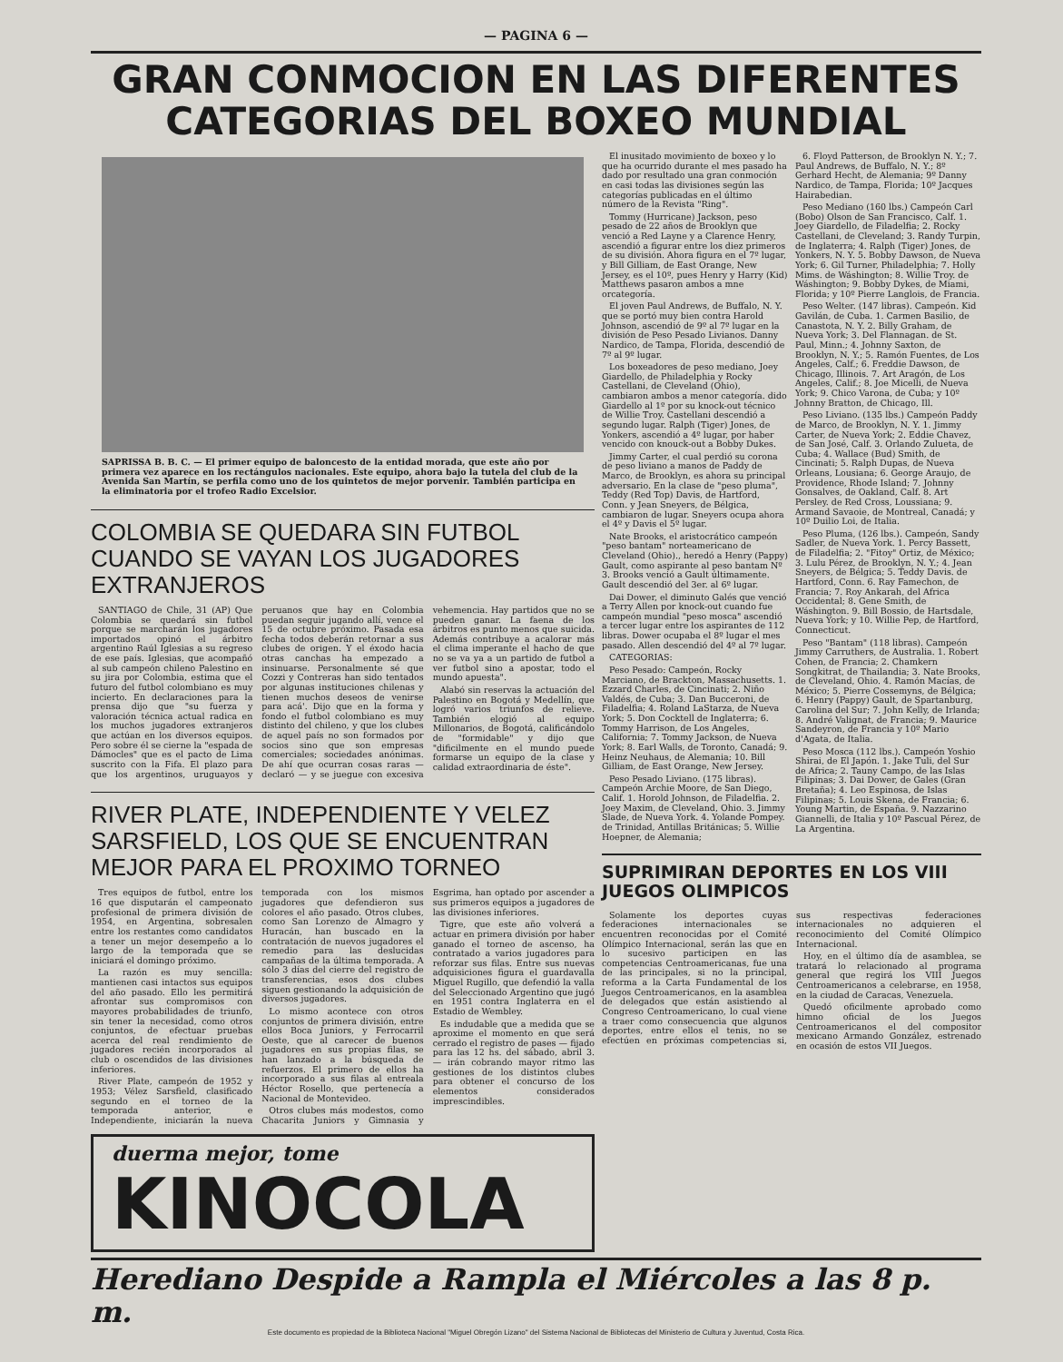— PAGINA 6 —
GRAN CONMOCION EN LAS DIFERENTES CATEGORIAS DEL BOXEO MUNDIAL
SAPRISSA B. B. C. — El primer equipo de baloncesto de la entidad morada, que este año por primera vez aparece en los rectángulos nacionales. Este equipo, ahora bajo la tutela del club de la Avenida San Martín, se perfila como uno de los quintetos de mejor porvenir. También participa en la eliminatoria por el trofeo Radio Excelsior.
COLOMBIA SE QUEDARA SIN FUTBOL CUANDO SE VAYAN LOS JUGADORES EXTRANJEROS
SANTIAGO de Chile, 31 (AP) Que Colombia se quedará sin futbol porque se marcharán los jugadores importados opinó el árbitro argentino Raúl Iglesias a su regreso de ese país. Iglesias, que acompañó al sub campeón chileno Palestino en su jira por Colombia, estima que el futuro del futbol colombiano es muy incierto. En declaraciones para la prensa dijo que "su fuerza y valoración técnica actual radica en los muchos jugadores extranjeros que actúan en los diversos equipos. Pero sobre él se cierne la "espada de Dámocles" que es el pacto de Lima suscrito con la Fifa. El plazo para que los argentinos, uruguayos y peruanos que hay en Colombia puedan seguir jugando allí, vence el 15 de octubre próximo. Pasada esa fecha todos deberán retornar a sus clubes de origen. Y el éxodo hacia otras canchas ha empezado a insinuarse. Personalmente sé que Cozzi y Contreras han sido tentados por algunas instituciones chilenas y tienen muchos deseos de venirse para acá'. Dijo que en la forma y fondo el futbol colombiano es muy distinto del chileno, y que los clubes de aquel país no son formados por socios sino que son empresas comerciales; sociedades anónimas. De ahí que ocurran cosas raras — declaró — y se juegue con excesiva vehemencia. Hay partidos que no se pueden ganar. La faena de los árbitros es punto menos que suicida. Además contribuye a acalorar más el clima imperante el hacho de que no se va ya a un partido de futbol a ver futbol sino a apostar, todo el mundo apuesta".
Alabó sin reservas la actuación del Palestino en Bogotá y Medellín, que logró varios triunfos de relieve. También elogió al equipo Millonarios, de Bogotá, calificándolo de "formidable" y dijo que "dificilmente en el mundo puede formarse un equipo de la clase y calidad extraordinaria de éste".
RIVER PLATE, INDEPENDIENTE Y VELEZ SARSFIELD, LOS QUE SE ENCUENTRAN MEJOR PARA EL PROXIMO TORNEO
Tres equipos de futbol, entre los 16 que disputarán el campeonato profesional de primera división de 1954, en Argentina, sobresalen entre los restantes como candidatos a tener un mejor desempeño a lo largo de la temporada que se iniciará el domingo próximo.
La razón es muy sencilla: mantienen casi intactos sus equipos del año pasado. Ello les permitirá afrontar sus compromisos con mayores probabilidades de triunfo, sin tener la necesidad, como otros conjuntos, de efectuar pruebas acerca del real rendimiento de jugadores recién incorporados al club o oscendidos de las divisiones inferiores.
River Plate, campeón de 1952 y 1953; Vélez Sarsfield, clasificado segundo en el torneo de la temporada anterior, e Independiente, iniciarán la nueva temporada con los mismos jugadores que defendieron sus colores el año pasado. Otros clubes, como San Lorenzo de Almagro y Huracán, han buscado en la contratación de nuevos jugadores el remedio para las deslucidas campañas de la última temporada. A sólo 3 días del cierre del registro de transferencias, esos dos clubes siguen gestionando la adquisición de diversos jugadores.
Lo mismo acontece con otros conjuntos de primera división, entre ellos Boca Juniors, y Ferrocarril Oeste, que al carecer de buenos jugadores en sus propias filas, se han lanzado a la búsqueda de refuerzos. El primero de ellos ha incorporado a sus filas al entreala Héctor Rosello, que pertenecía a Nacional de Montevideo.
Otros clubes más modestos, como Chacarita Juniors y Gimnasia y Esgrima, han optado por ascender a sus primeros equipos a jugadores de las divisiones inferiores.
Tigre, que este año volverá a actuar en primera división por haber ganado el torneo de ascenso, ha contratado a varios jugadores para reforzar sus filas. Entre sus nuevas adquisiciones figura el guardavalla Miguel Rugillo, que defendió la valla del Seleccionado Argentino que jugó en 1951 contra Inglaterra en el Estadio de Wembley.
Es indudable que a medida que se aproxime el momento en que será cerrado el registro de pases — fijado para las 12 hs. del sábado, abril 3. — irán cobrando mayor ritmo las gestiones de los distintos clubes para obtener el concurso de los elementos considerados imprescindibles.
duerma mejor, tome
KINOCOLA
El inusitado movimiento de boxeo y lo que ha ocurrido durante el mes pasado ha dado por resultado una gran conmoción en casi todas las divisiones según las categorías publicadas en el último número de la Revista "Ring".
Tommy (Hurricane) Jackson, peso pesado de 22 años de Brooklyn que venció a Red Layne y a Clarence Henry, ascendió a figurar entre los diez primeros de su división. Ahora figura en el 7º lugar, y Bill Gilliam, de East Orange, New Jersey, es el 10º, pues Henry y Harry (Kid) Matthews pasaron ambos a mne orcategoría.
El joven Paul Andrews, de Buffalo, N. Y. que se portó muy bien contra Harold Johnson, ascendió de 9º al 7º lugar en la división de Peso Pesado Livianos. Danny Nardico, de Tampa, Florida, descendió de 7º al 9º lugar.
Los boxeadores de peso mediano, Joey Giardello, de Philadelphia y Rocky Castellani, de Cleveland (Ohio), cambiaron ambos a menor categoría. dido Giardello al 1º por su knock-out técnico de Willie Troy. Castellani descendió a segundo lugar. Ralph (Tiger) Jones, de Yonkers, ascendió a 4º lugar, por haber vencido con knouck-out a Bobby Dukes.
Jimmy Carter, el cual perdió su corona de peso liviano a manos de Paddy de Marco, de Brooklyn, es ahora su principal adversario. En la clase de "peso pluma", Teddy (Red Top) Davis, de Hartford, Conn. y Jean Sneyers, de Bélgica, cambiaron de lugar. Sneyers ocupa ahora el 4º y Davis el 5º lugar.
Nate Brooks, el aristocrático campeón "peso bantam" norteamericano de Cleveland (Ohio)., heredó a Henry (Pappy) Gault, como aspirante al peso bantam Nº 3. Brooks venció a Gault últimamente. Gault descendió del 3er. al 6º lugar.
Dai Dower, el diminuto Galés que venció a Terry Allen por knock-out cuando fue campeón mundial "peso mosca" ascendió a tercer lugar entre los aspirantes de 112 libras. Dower ocupaba el 8º lugar el mes pasado. Allen descendió del 4º al 7º lugar.
CATEGORIAS:
Peso Pesado: Campeón, Rocky Marciano, de Brackton, Massachusetts. 1. Ezzard Charles, de Cincinati; 2. Niño Valdés, de Cuba; 3. Dan Bucceroni, de Filadelfia; 4. Roland LaStarza, de Nueva York; 5. Don Cocktell de Inglaterra; 6. Tommy Harrison, de Los Angeles, California; 7. Tommy Jackson, de Nueva York; 8. Earl Walls, de Toronto, Canadá; 9. Heinz Neuhaus, de Alemania; 10. Bill Gilliam, de East Orange, New Jersey.
Peso Pesado Liviano. (175 libras). Campeón Archie Moore, de San Diego, Calif. 1. Horold Johnson, de Filadelfia. 2. Joey Maxim, de Cleveland, Ohio. 3. Jimmy Slade, de Nueva York. 4. Yolande Pompey. de Trinidad, Antillas Británicas; 5. Willie Hoepner, de Alemania;
6. Floyd Patterson, de Brooklyn N. Y.; 7. Paul Andrews, de Buffalo, N. Y.; 8º Gerhard Hecht, de Alemania; 9º Danny Nardico, de Tampa, Florida; 10º Jacques Hairabedian.
Peso Mediano (160 lbs.) Campeón Carl (Bobo) Olson de San Francisco, Calf. 1. Joey Giardello, de Filadelfia; 2. Rocky Castellani, de Cleveland; 3. Randy Turpin, de Inglaterra; 4. Ralph (Tiger) Jones, de Yonkers, N. Y. 5. Bobby Dawson, de Nueva York; 6. Gil Turner, Philadelphia; 7. Holly Mims. de Wáshington; 8. Willie Troy. de Wáshington; 9. Bobby Dykes, de Miami, Florida; y 10º Pierre Langlois, de Francia.
Peso Welter. (147 libras). Campeón. Kid Gavilán, de Cuba. 1. Carmen Basilio, de Canastota, N. Y. 2. Billy Graham, de Nueva York; 3. Del Flannagan. de St. Paul, Minn.; 4. Johnny Saxton, de Brooklyn, N. Y.; 5. Ramón Fuentes, de Los Angeles, Calf.; 6. Freddie Dawson, de Chicago, Illinois. 7. Art Aragón, de Los Angeles, Calif.; 8. Joe Micelli, de Nueva York; 9. Chico Varona, de Cuba; y 10º Johnny Bratton, de Chicago, Ill.
Peso Liviano. (135 lbs.) Campeón Paddy de Marco, de Brooklyn, N. Y. 1. Jimmy Carter, de Nueva York; 2. Eddie Chavez, de San José, Calf. 3. Orlando Zulueta, de Cuba; 4. Wallace (Bud) Smith, de Cincinati; 5. Ralph Dupas, de Nueva Orleans, Lousiana; 6. George Araujo, de Providence, Rhode Island; 7. Johnny Gonsalves, de Oakland, Calf. 8. Art Persley. de Red Cross, Loussiana; 9. Armand Savaoie, de Montreal, Canadá; y 10º Duilio Loi, de Italia.
Peso Pluma, (126 lbs.). Campeón, Sandy Sadler, de Nueva York. 1. Percy Bassett, de Filadelfia; 2. "Fitoy" Ortiz, de México; 3. Lulu Pérez, de Brooklyn, N. Y.; 4. Jean Sneyers, de Bélgica; 5. Teddy Davis. de Hartford, Conn. 6. Ray Famechon, de Francia; 7. Roy Ankarah, del Africa Occidental; 8. Gene Smith, de Wáshington. 9. Bill Bossio, de Hartsdale, Nueva York; y 10. Willie Pep, de Hartford, Connecticut.
Peso "Bantam" (118 libras). Campeón Jimmy Carruthers, de Australia. 1. Robert Cohen, de Francia; 2. Chamkern Songkitrat, de Thailandia; 3. Nate Brooks, de Cleveland, Ohio. 4. Ramón Macías, de México; 5. Pierre Cossemyns, de Bélgica; 6. Henry (Pappy) Gault, de Spartanburg, Carolina del Sur; 7. John Kelly, de Irlanda; 8. André Valignat, de Francia; 9. Maurice Sandeyron, de Francia y 10º Mario d'Agata, de Italia.
Peso Mosca (112 lbs.). Campeón Yoshio Shirai, de El Japón. 1. Jake Tuli, del Sur de Africa; 2. Tauny Campo, de las Islas Filipinas; 3. Dai Dower, de Gales (Gran Bretaña); 4. Leo Espinosa, de Islas Filipinas; 5. Louis Skena, de Francia; 6. Young Martin, de España. 9. Nazzarino Giannelli, de Italia y 10º Pascual Pérez, de La Argentina.
SUPRIMIRAN DEPORTES EN LOS VIII JUEGOS OLIMPICOS
Solamente los deportes cuyas federaciones internacionales se encuentren reconocidas por el Comité Olímpico Internacional, serán las que en lo sucesivo participen en las competencias Centroamericanas, fue una de las principales, si no la principal, reforma a la Carta Fundamental de los Juegos Centroamericanos, en la asamblea de delegados que están asistiendo al Congreso Centroamericano, lo cual viene a traer como consecuencia que algunos deportes, entre ellos el tenis, no se efectúen en próximas competencias si, sus respectivas federaciones internacionales no adquieren el reconocimiento del Comité Olímpico Internacional.
Hoy, en el último día de asamblea, se tratará lo relacionado al programa general que regirá los VIII Juegos Centroamericanos a celebrarse, en 1958, en la ciudad de Caracas, Venezuela.
Quedó oficilmente aprobado como himno oficial de los Juegos Centroamericanos el del compositor mexicano Armando González, estrenado en ocasión de estos VII Juegos.
Herediano Despide a Rampla el Miércoles a las 8 p. m.
Este documento es propiedad de la Biblioteca Nacional "Miguel Obregón Lizano" del Sistema Nacional de Bibliotecas del Ministerio de Cultura y Juventud, Costa Rica.